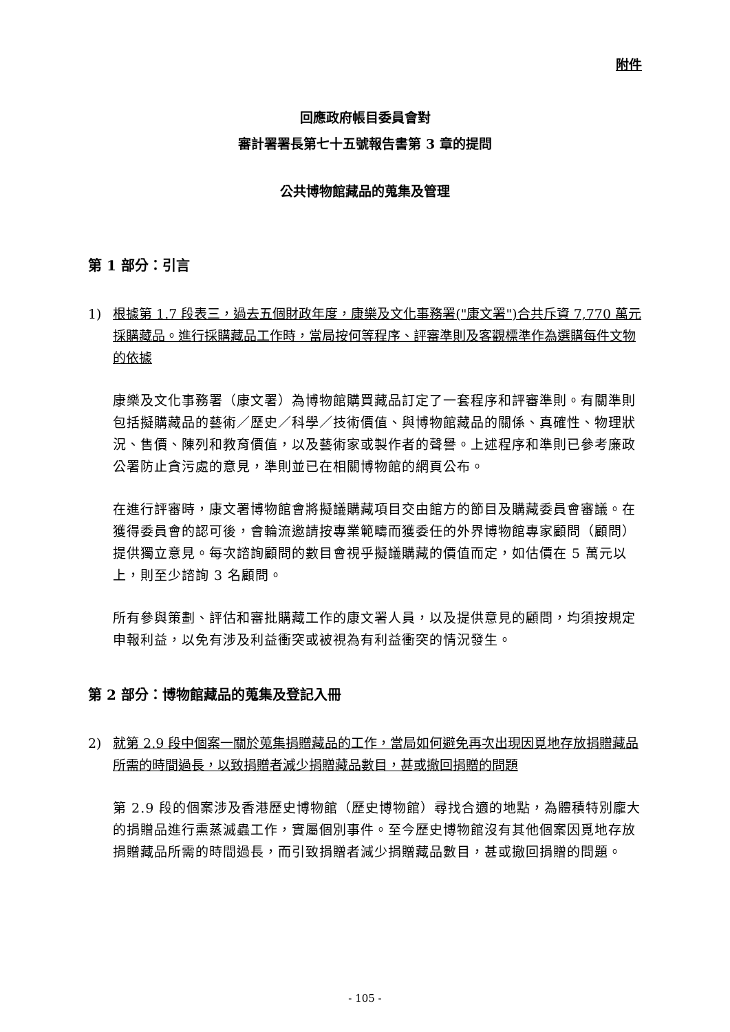附件
回應政府帳目委員會對
審計署署長第七十五號報告書第 3 章的提問
公共博物館藏品的蒐集及管理
第 1 部分：引言
1) 根據第 1.7 段表三，過去五個財政年度，康樂及文化事務署("康文署")合共斥資 7,770 萬元採購藏品。進行採購藏品工作時，當局按何等程序、評審準則及客觀標準作為選購每件文物的依據
康樂及文化事務署（康文署）為博物館購買藏品訂定了一套程序和評審準則。有關準則包括擬購藏品的藝術／歷史／科學／技術價值、與博物館藏品的關係、真確性、物理狀況、售價、陳列和教育價值，以及藝術家或製作者的聲譽。上述程序和準則已參考廉政公署防止貪污處的意見，準則並已在相關博物館的網頁公布。
在進行評審時，康文署博物館會將擬議購藏項目交由館方的節目及購藏委員會審議。在獲得委員會的認可後，會輪流邀請按專業範疇而獲委任的外界博物館專家顧問（顧問）提供獨立意見。每次諮詢顧問的數目會視乎擬議購藏的價值而定，如估價在 5 萬元以上，則至少諮詢 3 名顧問。
所有參與策劃、評估和審批購藏工作的康文署人員，以及提供意見的顧問，均須按規定申報利益，以免有涉及利益衝突或被視為有利益衝突的情況發生。
第 2 部分：博物館藏品的蒐集及登記入冊
2) 就第 2.9 段中個案一關於蒐集捐贈藏品的工作，當局如何避免再次出現因覓地存放捐贈藏品所需的時間過長，以致捐贈者減少捐贈藏品數目，甚或撤回捐贈的問題
第 2.9 段的個案涉及香港歷史博物館（歷史博物館）尋找合適的地點，為體積特別龐大的捐贈品進行熏蒸滅蟲工作，實屬個別事件。至今歷史博物館沒有其他個案因覓地存放捐贈藏品所需的時間過長，而引致捐贈者減少捐贈藏品數目，甚或撤回捐贈的問題。
- 105 -